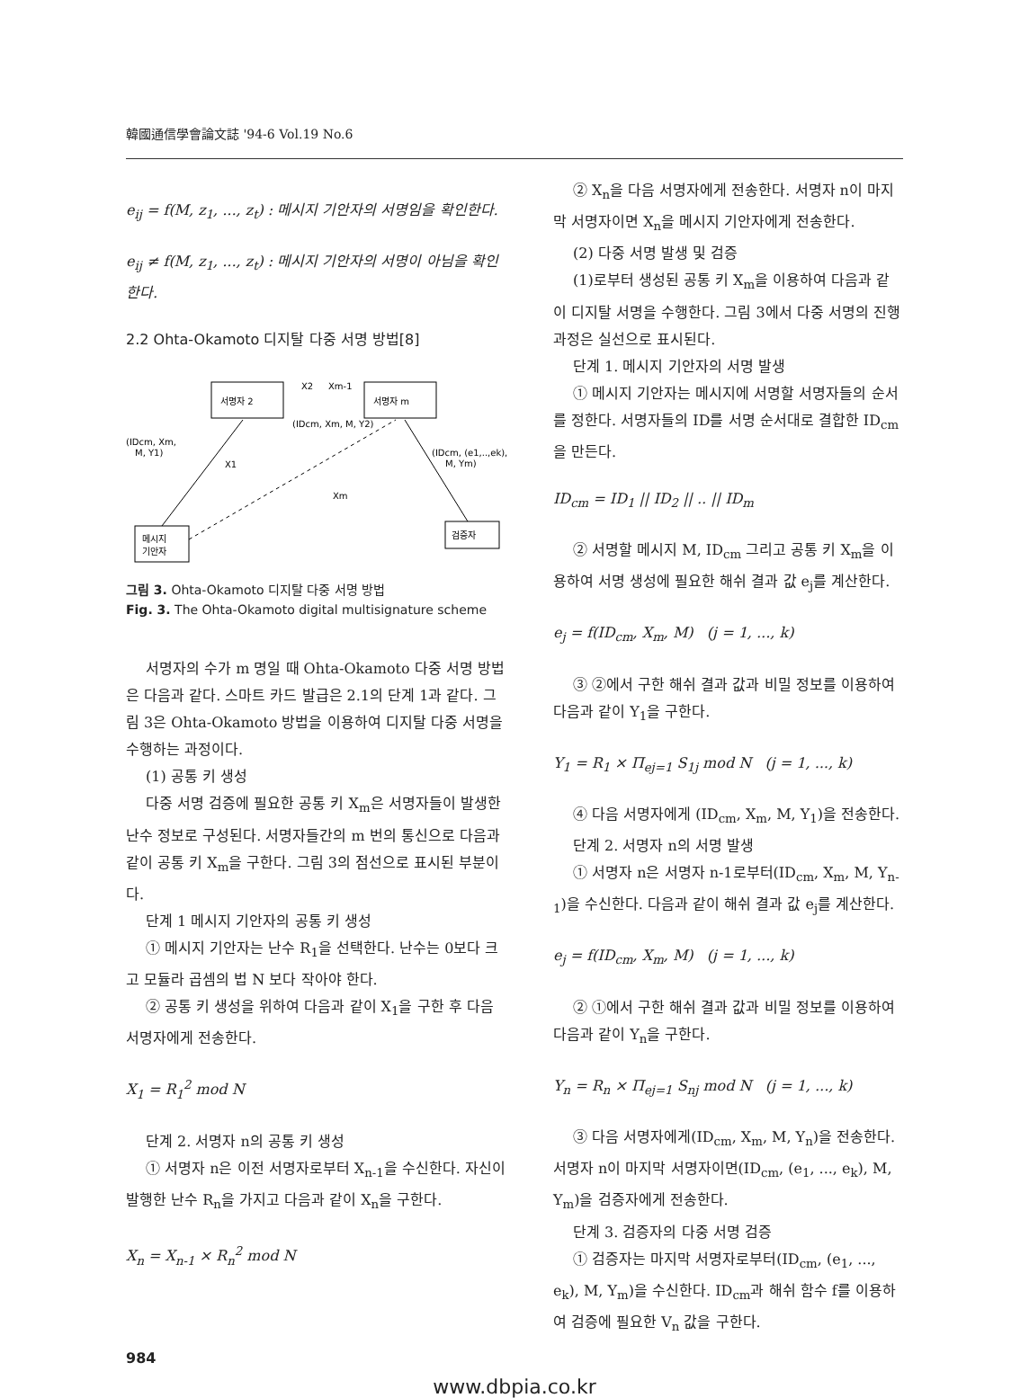韓國通信學會論文誌 '94-6 Vol.19 No.6
e<sub>ij</sub> = f(M, z<sub>1</sub>, ..., z<sub>t</sub>) : 메시지 기안자의 서명임을 확인한다.
e<sub>ij</sub> ≠ f(M, z<sub>1</sub>, ..., z<sub>t</sub>) : 메시지 기안자의 서명이 아님을 확인한다.
2.2 Ohta-Okamoto 디지탈 다중 서명 방법[8]
서명자 2
서명자 m
메시지
기안자
검증자
X2
Xm-1
(IDcm, Xm, M, Y2)
(IDcm, Xm,
M, Y1)
(IDcm, (e1,..,ek),
M, Ym)
X1
Xm
그림 3. Ohta-Okamoto 디지탈 다중 서명 방법
Fig. 3. The Ohta-Okamoto digital multisignature scheme
서명자의 수가 m 명일 때 Ohta-Okamoto 다중 서명 방법은 다음과 같다. 스마트 카드 발급은 2.1의 단계 1과 같다. 그림 3은 Ohta-Okamoto 방법을 이용하여 디지탈 다중 서명을 수행하는 과정이다.
(1) 공통 키 생성
다중 서명 검증에 필요한 공통 키 X<sub>m</sub>은 서명자들이 발생한 난수 정보로 구성된다. 서명자들간의 m 번의 통신으로 다음과 같이 공통 키 X<sub>m</sub>을 구한다. 그림 3의 점선으로 표시된 부분이다.
단계 1 메시지 기안자의 공통 키 생성
① 메시지 기안자는 난수 R<sub>1</sub>을 선택한다. 난수는 0보다 크고 모듈라 곱셈의 법 N 보다 작아야 한다.
② 공통 키 생성을 위하여 다음과 같이 X<sub>1</sub>을 구한 후 다음 서명자에게 전송한다.
X<sub>1</sub> = R<sub>1</sub><sup>2</sup> mod N
단계 2. 서명자 n의 공통 키 생성
① 서명자 n은 이전 서명자로부터 X<sub>n-1</sub>을 수신한다. 자신이 발행한 난수 R<sub>n</sub>을 가지고 다음과 같이 X<sub>n</sub>을 구한다.
X<sub>n</sub> = X<sub>n-1</sub> × R<sub>n</sub><sup>2</sup> mod N
② X<sub>n</sub>을 다음 서명자에게 전송한다. 서명자 n이 마지막 서명자이면 X<sub>n</sub>을 메시지 기안자에게 전송한다.
(2) 다중 서명 발생 및 검증
(1)로부터 생성된 공통 키 X<sub>m</sub>을 이용하여 다음과 같이 디지탈 서명을 수행한다. 그림 3에서 다중 서명의 진행 과정은 실선으로 표시된다.
단계 1. 메시지 기안자의 서명 발생
① 메시지 기안자는 메시지에 서명할 서명자들의 순서를 정한다. 서명자들의 ID를 서명 순서대로 결합한 ID<sub>cm</sub>을 만든다.
ID<sub>cm</sub> = ID<sub>1</sub> || ID<sub>2</sub> || .. || ID<sub>m</sub>
② 서명할 메시지 M, ID<sub>cm</sub> 그리고 공통 키 X<sub>m</sub>을 이용하여 서명 생성에 필요한 해쉬 결과 값 e<sub>j</sub>를 계산한다.
e<sub>j</sub> = f(ID<sub>cm</sub>, X<sub>m</sub>, M) (j = 1, ..., k)
③ ②에서 구한 해쉬 결과 값과 비밀 정보를 이용하여 다음과 같이 Y<sub>1</sub>을 구한다.
Y<sub>1</sub> = R<sub>1</sub> × Π<sub>ej=1</sub> S<sub>1j</sub> mod N (j = 1, ..., k)
④ 다음 서명자에게 (ID<sub>cm</sub>, X<sub>m</sub>, M, Y<sub>1</sub>)을 전송한다.
단계 2. 서명자 n의 서명 발생
① 서명자 n은 서명자 n-1로부터(ID<sub>cm</sub>, X<sub>m</sub>, M, Y<sub>n-1</sub>)을 수신한다. 다음과 같이 해쉬 결과 값 e<sub>j</sub>를 계산한다.
e<sub>j</sub> = f(ID<sub>cm</sub>, X<sub>m</sub>, M) (j = 1, ..., k)
② ①에서 구한 해쉬 결과 값과 비밀 정보를 이용하여 다음과 같이 Y<sub>n</sub>을 구한다.
Y<sub>n</sub> = R<sub>n</sub> × Π<sub>ej=1</sub> S<sub>nj</sub> mod N (j = 1, ..., k)
③ 다음 서명자에게(ID<sub>cm</sub>, X<sub>m</sub>, M, Y<sub>n</sub>)을 전송한다. 서명자 n이 마지막 서명자이면(ID<sub>cm</sub>, (e<sub>1</sub>, ..., e<sub>k</sub>), M, Y<sub>m</sub>)을 검증자에게 전송한다.
단계 3. 검증자의 다중 서명 검증
① 검증자는 마지막 서명자로부터(ID<sub>cm</sub>, (e<sub>1</sub>, ..., e<sub>k</sub>), M, Y<sub>m</sub>)을 수신한다. ID<sub>cm</sub>과 해쉬 함수 f를 이용하여 검증에 필요한 V<sub>n</sub> 값을 구한다.
984
www.dbpia.co.kr